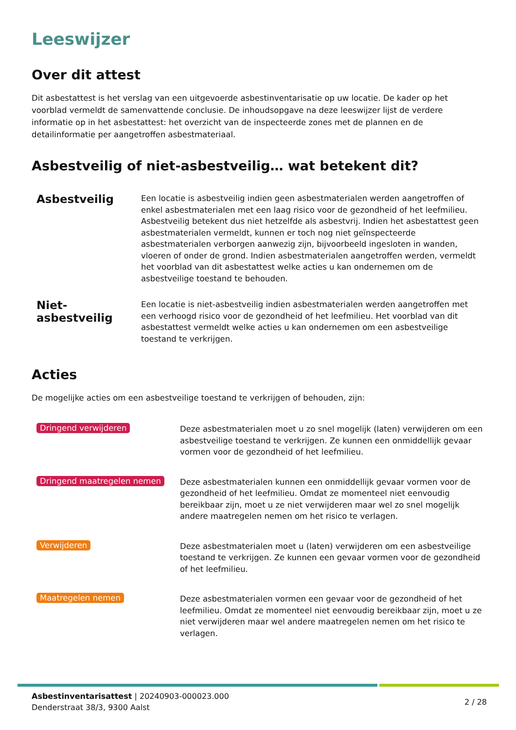Leeswijzer
Over dit attest
Dit asbestattest is het verslag van een uitgevoerde asbestinventarisatie op uw locatie. De kader op het voorblad vermeldt de samenvattende conclusie. De inhoudsopgave na deze leeswijzer lijst de verdere informatie op in het asbestattest: het overzicht van de inspecteerde zones met de plannen en de detailinformatie per aangetroffen asbestmateriaal.
Asbestveilig of niet-asbestveilig… wat betekent dit?
Asbestveilig
Een locatie is asbestveilig indien geen asbestmaterialen werden aangetroffen of enkel asbestmaterialen met een laag risico voor de gezondheid of het leefmilieu. Asbestveilig betekent dus niet hetzelfde als asbestvrij. Indien het asbestattest geen asbestmaterialen vermeldt, kunnen er toch nog niet geïnspecteerde asbestmaterialen verborgen aanwezig zijn, bijvoorbeeld ingesloten in wanden, vloeren of onder de grond. Indien asbestmaterialen aangetroffen werden, vermeldt het voorblad van dit asbestattest welke acties u kan ondernemen om de asbestveilige toestand te behouden.
Niet-asbestveilig
Een locatie is niet-asbestveilig indien asbestmaterialen werden aangetroffen met een verhoogd risico voor de gezondheid of het leefmilieu. Het voorblad van dit asbestattest vermeldt welke acties u kan ondernemen om een asbestveilige toestand te verkrijgen.
Acties
De mogelijke acties om een asbestveilige toestand te verkrijgen of behouden, zijn:
Dringend verwijderen
Deze asbestmaterialen moet u zo snel mogelijk (laten) verwijderen om een asbestveilige toestand te verkrijgen. Ze kunnen een onmiddellijk gevaar vormen voor de gezondheid of het leefmilieu.
Dringend maatregelen nemen
Deze asbestmaterialen kunnen een onmiddellijk gevaar vormen voor de gezondheid of het leefmilieu. Omdat ze momenteel niet eenvoudig bereikbaar zijn, moet u ze niet verwijderen maar wel zo snel mogelijk andere maatregelen nemen om het risico te verlagen.
Verwijderen
Deze asbestmaterialen moet u (laten) verwijderen om een asbestveilige toestand te verkrijgen. Ze kunnen een gevaar vormen voor de gezondheid of het leefmilieu.
Maatregelen nemen
Deze asbestmaterialen vormen een gevaar voor de gezondheid of het leefmilieu. Omdat ze momenteel niet eenvoudig bereikbaar zijn, moet u ze niet verwijderen maar wel andere maatregelen nemen om het risico te verlagen.
Asbestinventarisattest | 20240903-000023.000
Denderstraat 38/3, 9300 Aalst
2 / 28